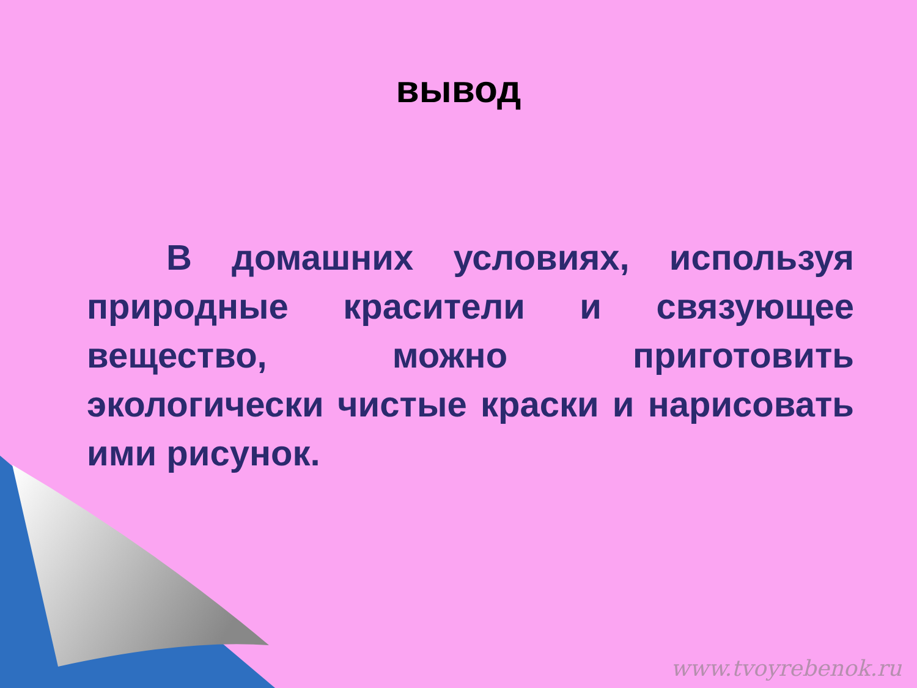вывод
В домашних условиях, используя природные красители и связующее вещество, можно приготовить экологически чистые краски и нарисовать ими рисунок.
www.tvoyrebenok.ru